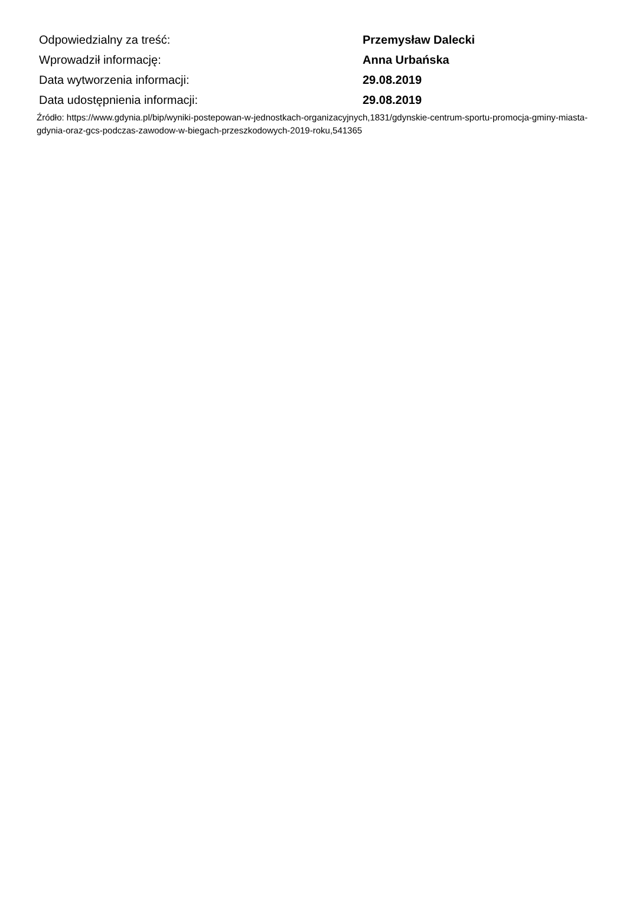| Odpowiedzialny za treść: | Przemysław Dalecki |
| Wprowadził informację: | Anna Urbańska |
| Data wytworzenia informacji: | 29.08.2019 |
| Data udostępnienia informacji: | 29.08.2019 |
Źródło: https://www.gdynia.pl/bip/wyniki-postepowan-w-jednostkach-organizacyjnych,1831/gdynskie-centrum-sportu-promocja-gminy-miasta-gdynia-oraz-gcs-podczas-zawodow-w-biegach-przeszkodowych-2019-roku,541365